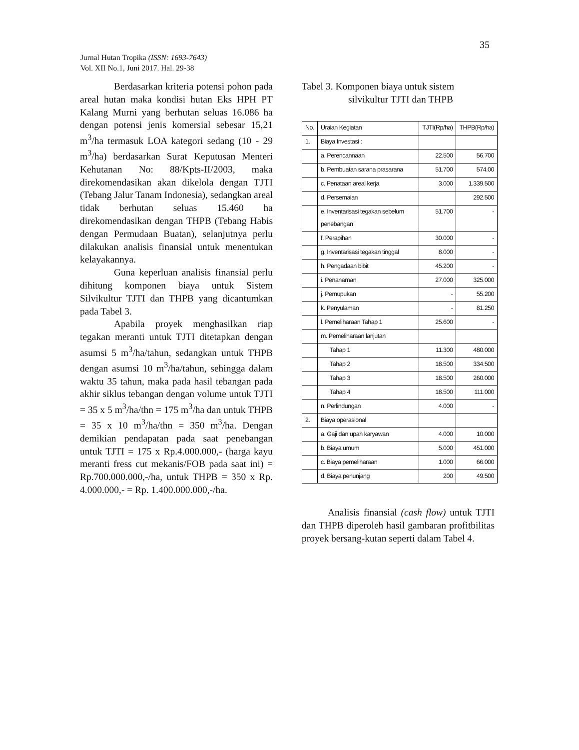35
Jurnal Hutan Tropika (ISSN: 1693-7643)
Vol. XII No.1, Juni 2017. Hal. 29-38
Berdasarkan kriteria potensi pohon pada areal hutan maka kondisi hutan Eks HPH PT Kalang Murni yang berhutan seluas 16.086 ha dengan potensi jenis komersial sebesar 15,21 m<sup>3</sup>/ha termasuk LOA kategori sedang (10 - 29 m<sup>3</sup>/ha) berdasarkan Surat Keputusan Menteri Kehutanan No: 88/Kpts-II/2003, maka direkomendasikan akan dikelola dengan TJTI (Tebang Jalur Tanam Indonesia), sedangkan areal tidak berhutan seluas 15.460 ha direkomendasikan dengan THPB (Tebang Habis dengan Permudaan Buatan), selanjutnya perlu dilakukan analisis finansial untuk menentukan kelayakannya.
Guna keperluan analisis finansial perlu dihitung komponen biaya untuk Sistem Silvikultur TJTI dan THPB yang dicantumkan pada Tabel 3.
Apabila proyek menghasilkan riap tegakan meranti untuk TJTI ditetapkan dengan asumsi 5 m<sup>3</sup>/ha/tahun, sedangkan untuk THPB dengan asumsi 10 m<sup>3</sup>/ha/tahun, sehingga dalam waktu 35 tahun, maka pada hasil tebangan pada akhir siklus tebangan dengan volume untuk TJTI = 35 x 5 m<sup>3</sup>/ha/thn = 175 m<sup>3</sup>/ha dan untuk THPB = 35 x 10 m<sup>3</sup>/ha/thn = 350 m<sup>3</sup>/ha. Dengan demikian pendapatan pada saat penebangan untuk TJTI = 175 x Rp.4.000.000,- (harga kayu meranti fress cut mekanis/FOB pada saat ini) = Rp.700.000.000,-/ha, untuk THPB = 350 x Rp. 4.000.000,- = Rp. 1.400.000.000,-/ha.
Tabel 3. Komponen biaya untuk sistem
silvikultur TJTI dan THPB
| No. | Uraian Kegiatan | TJTI(Rp/ha) | THPB(Rp/ha) |
| --- | --- | --- | --- |
| 1. | Biaya Investasi : | | |
| | a. Perencannaan | 22.500 | 56.700 |
| | b. Pembuatan sarana prasarana | 51.700 | 574.00 |
| | c. Penataan areal kerja | 3.000 | 1.339.500 |
| | d. Persemaian | | 292.500 |
| | e. Inventarisasi tegakan sebelum penebangan | 51.700 | - |
| | f. Perapihan | 30.000 | - |
| | g. Inventarisasi tegakan tinggal | 8.000 | - |
| | h. Pengadaan bibit | 45.200 | - |
| | i. Penanaman | 27.000 | 325.000 |
| | j. Pemupukan | - | 55.200 |
| | k. Penyulaman | - | 81.250 |
| | l. Pemeliharaan Tahap 1 | 25.600 | - |
| | m. Pemeliharaan lanjutan | | |
| | Tahap 1 | 11.300 | 480.000 |
| | Tahap 2 | 18.500 | 334.500 |
| | Tahap 3 | 18.500 | 260.000 |
| | Tahap 4 | 18.500 | 111.000 |
| | n. Perlindungan | 4.000 | - |
| 2. | Biaya operasional | | |
| | a. Gaji dan upah karyawan | 4.000 | 10.000 |
| | b. Biaya umum | 5.000 | 451.000 |
| | c. Biaya pemeliharaan | 1.000 | 66.000 |
| | d. Biaya penunjang | 200 | 49.500 |
Analisis finansial (cash flow) untuk TJTI dan THPB diperoleh hasil gambaran profitbilitas proyek bersang-kutan seperti dalam Tabel 4.